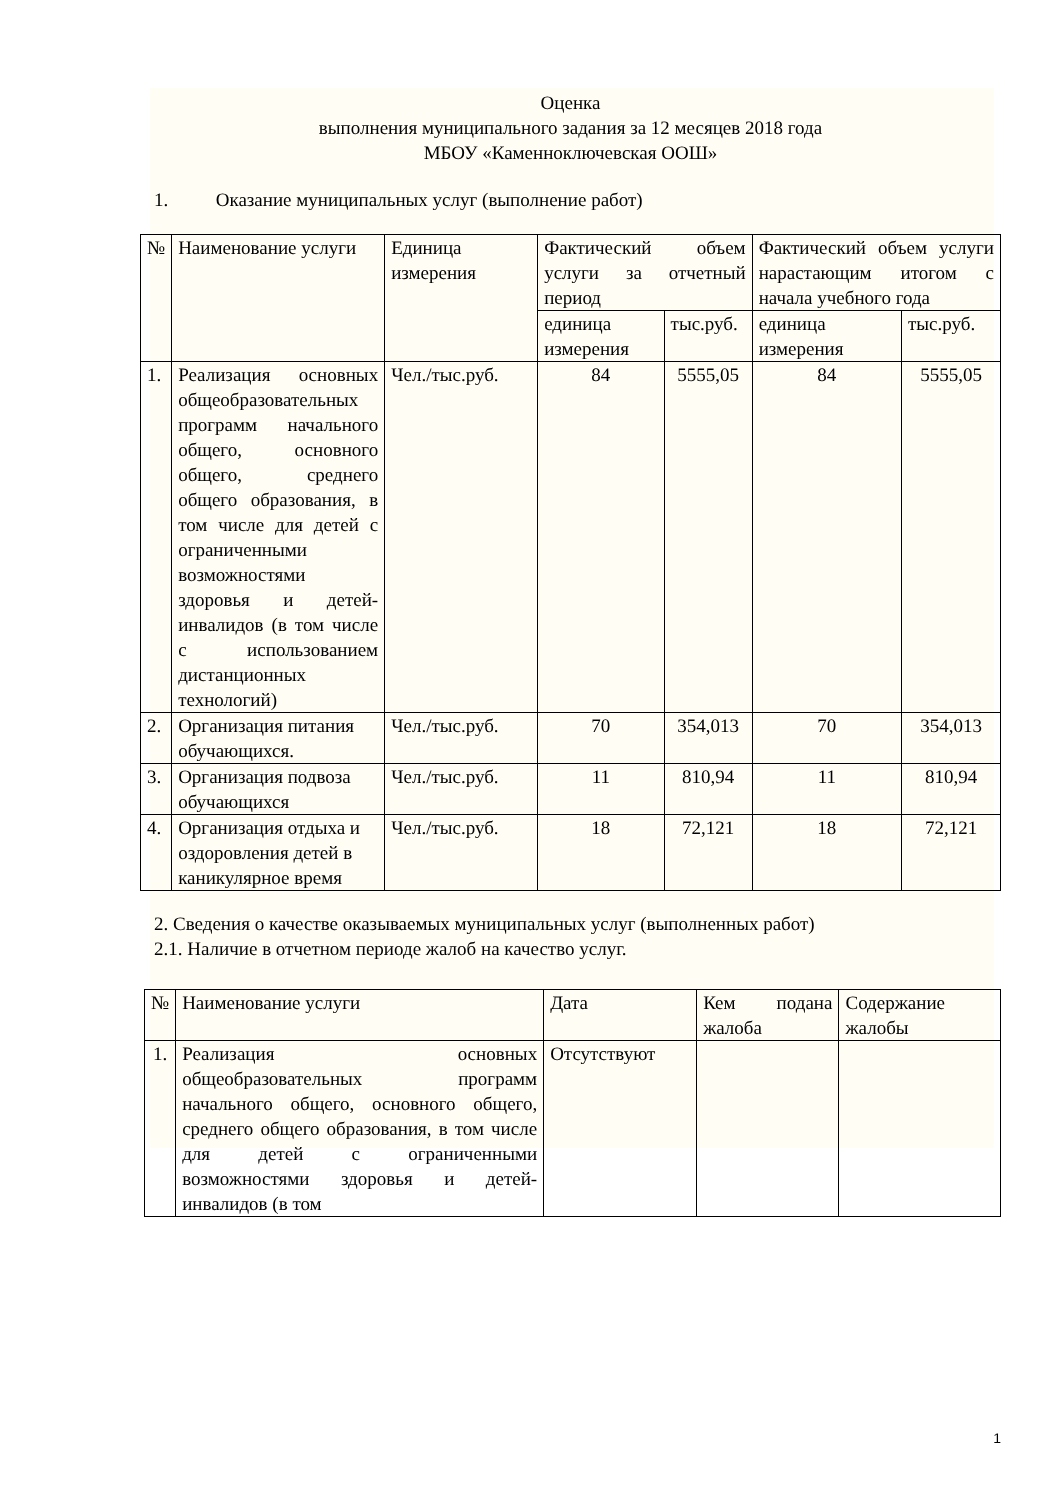Оценка
выполнения муниципального задания за 12 месяцев 2018 года
МБОУ «Каменноключевская ООШ»
1. Оказание муниципальных услуг (выполнение работ)
| № | Наименование услуги | Единица измерения | Фактический объем услуги за отчетный период | | Фактический объем услуги нарастающим итогом с начала учебного года | |
| --- | --- | --- | --- | --- | --- | --- |
| | | | единица измерения | тыс.руб. | единица измерения | тыс.руб. |
| 1. | Реализация основных общеобразовательных программ начального общего, основного общего, среднего общего образования, в том числе для детей с ограниченными возможностями здоровья и детей-инвалидов (в том числе с использованием дистанционных технологий) | Чел./тыс.руб. | 84 | 5555,05 | 84 | 5555,05 |
| 2. | Организация питания обучающихся. | Чел./тыс.руб. | 70 | 354,013 | 70 | 354,013 |
| 3. | Организация подвоза обучающихся | Чел./тыс.руб. | 11 | 810,94 | 11 | 810,94 |
| 4. | Организация отдыха и оздоровления детей в каникулярное время | Чел./тыс.руб. | 18 | 72,121 | 18 | 72,121 |
2. Сведения о качестве оказываемых муниципальных услуг (выполненных работ)
2.1. Наличие в отчетном периоде жалоб на качество услуг.
| № | Наименование услуги | Дата | Кем подана жалоба | Содержание жалобы |
| --- | --- | --- | --- | --- |
| 1. | Реализация основных общеобразовательных программ начального общего, основного общего, среднего общего образования, в том числе для детей с ограниченными возможностями здоровья и детей-инвалидов (в том | Отсутствуют | | |
1